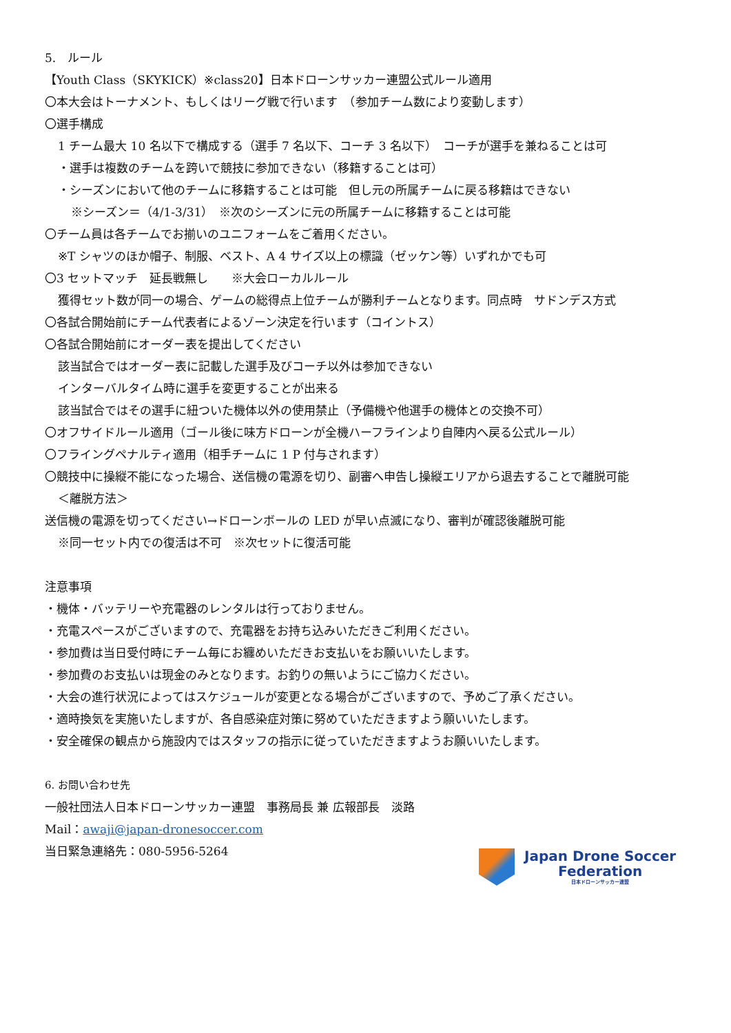5.　ルール
【Youth Class（SKYKICK）※class20】日本ドローンサッカー連盟公式ルール適用
〇本大会はトーナメント、もしくはリーグ戦で行います　（参加チーム数により変動します）
〇選手構成
1 チーム最大 10 名以下で構成する（選手 7 名以下、コーチ 3 名以下）　コーチが選手を兼ねることは可
・選手は複数のチームを跨いで競技に参加できない（移籍することは可）
・シーズンにおいて他のチームに移籍することは可能　但し元の所属チームに戻る移籍はできない
※シーズン＝（4/1-3/31）　※次のシーズンに元の所属チームに移籍することは可能
〇チーム員は各チームでお揃いのユニフォームをご着用ください。
※T シャツのほか帽子、制服、ベスト、A 4 サイズ以上の標識（ゼッケン等）いずれかでも可
〇3 セットマッチ　延長戦無し　　※大会ローカルルール
獲得セット数が同一の場合、ゲームの総得点上位チームが勝利チームとなります。同点時　サドンデス方式
〇各試合開始前にチーム代表者によるゾーン決定を行います（コイントス）
〇各試合開始前にオーダー表を提出してください
該当試合ではオーダー表に記載した選手及びコーチ以外は参加できない
インターバルタイム時に選手を変更することが出来る
該当試合ではその選手に紐ついた機体以外の使用禁止（予備機や他選手の機体との交換不可）
〇オフサイドルール適用（ゴール後に味方ドローンが全機ハーフラインより自陣内へ戻る公式ルール）
〇フライングペナルティ適用（相手チームに 1 P 付与されます）
〇競技中に操縦不能になった場合、送信機の電源を切り、副審へ申告し操縦エリアから退去することで離脱可能
＜離脱方法＞
送信機の電源を切ってください→ドローンボールの LED が早い点滅になり、審判が確認後離脱可能
※同一セット内での復活は不可　※次セットに復活可能
注意事項
・機体・バッテリーや充電器のレンタルは行っておりません。
・充電スペースがございますので、充電器をお持ち込みいただきご利用ください。
・参加費は当日受付時にチーム毎にお纏めいただきお支払いをお願いいたします。
・参加費のお支払いは現金のみとなります。お釣りの無いようにご協力ください。
・大会の進行状況によってはスケジュールが変更となる場合がございますので、予めご了承ください。
・適時換気を実施いたしますが、各自感染症対策に努めていただきますよう願いいたします。
・安全確保の観点から施設内ではスタッフの指示に従っていただきますようお願いいたします。
6. お問い合わせ先
一般社団法人日本ドローンサッカー連盟　事務局長 兼 広報部長　淡路
Mail：awaji@japan-dronesoccer.com
当日緊急連絡先：080-5956-5264
Japan Drone Soccer
Federation
日本ドローンサッカー連盟